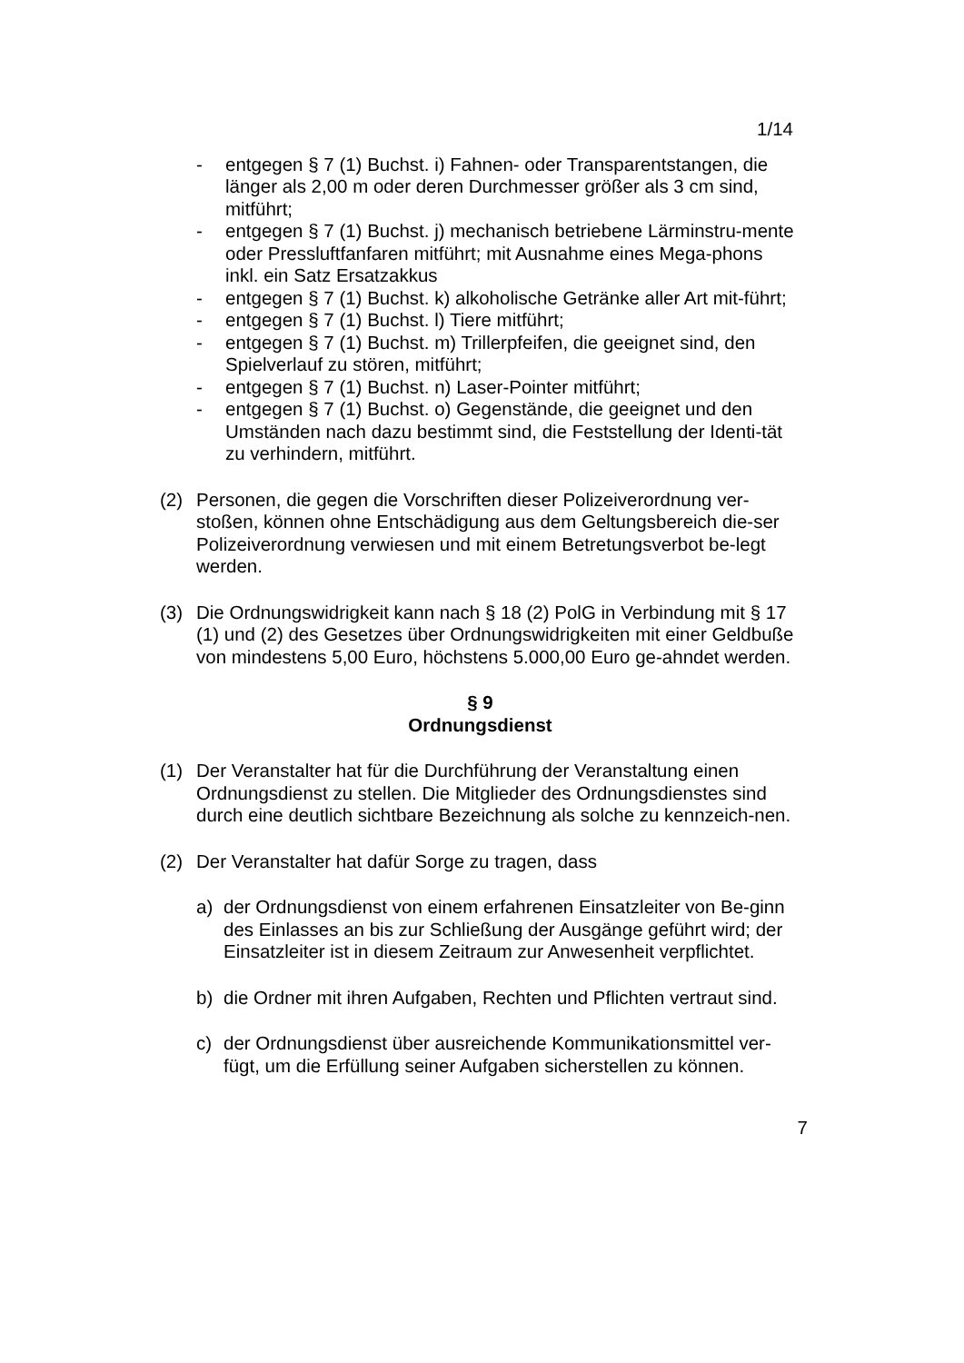1/14
- entgegen § 7 (1) Buchst. i) Fahnen- oder Transparentstangen, die länger als 2,00 m oder deren Durchmesser größer als 3 cm sind, mitführt;
- entgegen § 7 (1) Buchst. j) mechanisch betriebene Lärminstru-mente oder Pressluftfanfaren mitführt; mit Ausnahme eines Mega-phons inkl. ein Satz Ersatzakkus
- entgegen § 7 (1) Buchst. k) alkoholische Getränke aller Art mit-führt;
- entgegen § 7 (1) Buchst. l) Tiere mitführt;
- entgegen § 7 (1) Buchst. m) Trillerpfeifen, die geeignet sind, den Spielverlauf zu stören, mitführt;
- entgegen § 7 (1) Buchst. n) Laser-Pointer mitführt;
- entgegen § 7 (1) Buchst. o) Gegenstände, die geeignet und den Umständen nach dazu bestimmt sind, die Feststellung der Identi-tät zu verhindern, mitführt.
(2) Personen, die gegen die Vorschriften dieser Polizeiverordnung ver-stoßen, können ohne Entschädigung aus dem Geltungsbereich die-ser Polizeiverordnung verwiesen und mit einem Betretungsverbot be-legt werden.
(3) Die Ordnungswidrigkeit kann nach § 18 (2) PolG in Verbindung mit § 17 (1) und (2) des Gesetzes über Ordnungswidrigkeiten mit einer Geldbuße von mindestens 5,00 Euro, höchstens 5.000,00 Euro ge-ahndet werden.
§ 9
Ordnungsdienst
(1) Der Veranstalter hat für die Durchführung der Veranstaltung einen Ordnungsdienst zu stellen. Die Mitglieder des Ordnungsdienstes sind durch eine deutlich sichtbare Bezeichnung als solche zu kennzeich-nen.
(2) Der Veranstalter hat dafür Sorge zu tragen, dass
a) der Ordnungsdienst von einem erfahrenen Einsatzleiter von Be-ginn des Einlasses an bis zur Schließung der Ausgänge geführt wird; der Einsatzleiter ist in diesem Zeitraum zur Anwesenheit verpflichtet.
b) die Ordner mit ihren Aufgaben, Rechten und Pflichten vertraut sind.
c) der Ordnungsdienst über ausreichende Kommunikationsmittel ver-fügt, um die Erfüllung seiner Aufgaben sicherstellen zu können.
7